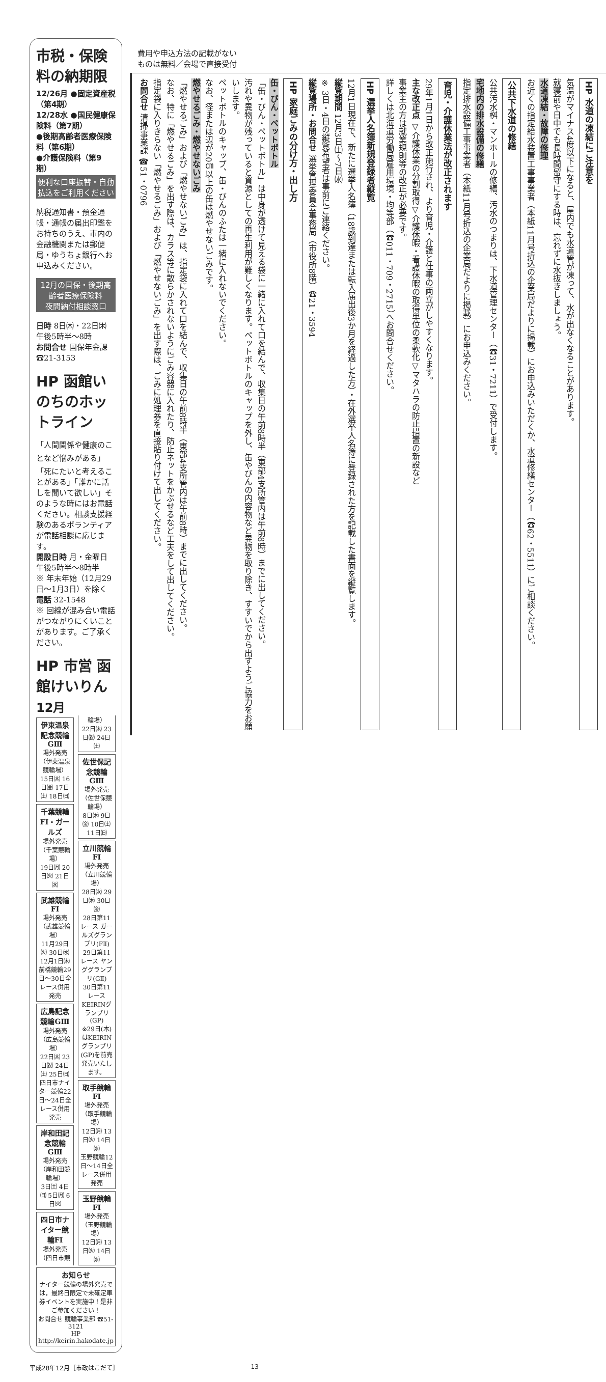市税・保険料の納期限
12/26月 ●固定資産税（第4期）
12/28水 ●国民健康保険料（第7期）
●後期高齢者医療保険料（第6期）
●介護保険料（第9期）
便利な口座振替・自動払込をご利用ください
納税通知書・預金通帳・通帳の届出印鑑をお持ちのうえ、市内の金融機関または郵便局・ゆうちょ銀行へお申込みください。
12月の国保・後期高齢者医療保険料
夜間納付相談窓口
日時 8日㈭・22日㈭ 午後5時半～8時
お問合せ 国保年金課 ☎21-3153
HP 函館いのちのホットライン
「人間関係や健康のことなど悩みがある」「死にたいと考えることがある」「誰かに話しを聞いて欲しい」そのような時にはお電話ください。相談支援経験のあるボランティアが電話相談に応じます。
開設日時 月・金曜日 午後5時半～8時半
※ 年末年始（12月29日～1月3日）を除く
電話 32-1548
※ 回線が混み合い電話がつながりにくいことがあります。ご了承ください。
HP 市営 函館けいりん
12月
伊東温泉記念競輪GⅢ
場外発売（伊東温泉競輪場）
15日㈭ 16日㈮ 17日㈯ 18日㈰
千葉競輪FⅠ・ガールズ
場外発売（千葉競輪場）
19日㈪ 20日㈫ 21日㈬
武雄競輪FⅠ
場外発売（武雄競輪場）
11月29日㈫ 30日㈬ 12月1日㈭
前橋競輪29日～30日全レース併用発売
広島記念競輪GⅢ
場外発売（広島競輪場）
22日㈭ 23日㈷ 24日㈯ 25日㈰
四日市ナイター競輪22日～24日全レース併用発売
岸和田記念競輪GⅢ
場外発売（岸和田競輪場）
3日㈯ 4日㈰ 5日㈪ 6日㈫
四日市ナイター競輪FⅠ
場外発売（四日市競輪場）
22日㈭ 23日㈷ 24日㈯
佐世保記念競輪GⅢ
場外発売（佐世保競輪場）
8日㈭ 9日㈮ 10日㈯ 11日㈰
立川競輪FⅠ
場外発売（立川競輪場）
28日㈬ 29日㈭ 30日㈮
28日第11レース ガールズグランプリ(FⅡ)
29日第11レース ヤンググランプリ(GⅡ)
30日第11レース KEIRINグランプリ(GP)
※29日(木)はKEIRINグランプリ(GP)を前売発売いたします。
取手競輪FⅠ
場外発売（取手競輪場）
12日㈪ 13日㈫ 14日㈬
玉野競輪12日～14日全レース併用発売
玉野競輪FⅠ
場外発売（玉野競輪場）
12日㈪ 13日㈫ 14日㈬
お知らせ
ナイター競輪の場外発売では，最終日限定で未確定車券イベントを実施中！是非ご参加ください！
お問合せ 競輪事業部 ☎51-3121
HP http://keirin.hakodate.jp
費用や申込方法の記載がない
ものは無料／会場で直接受付
HP 水道の凍結にご注意を
気温がマイナス4度以下になると、屋内でも水道管が凍って、水が出なくなることがあります。
就寝前や日中でも長時間留守にする時は、忘れずに水抜きしましょう。
水道凍結・故障の修理
お近くの指定給水装置工事事業者（本紙11月号折込の企業局だよりに掲載）にお申込みいただくか、水道修繕センター（☎62・5511）にご相談ください。
公共下水道の修繕
公共汚水桝・マンホールの修繕、汚水のつまりは、下水道管理センター（☎31・7211）で受付します。
宅地内の排水設備の修繕
指定排水設備工事事業者（本紙11月号折込の企業局だよりに掲載）にお申込みください。
育児・介護休業法が改正されます
29年1月1日から改正施行され、より育児・介護と仕事の両立がしやすくなります。
主な改正点 ▽介護休業の分割取得▽介護休暇・看護休暇の取得単位の柔軟化▽マタハラの防止措置の新設など
事業主の方は就業規則等の改正が必要です。
詳しくは北海道労働局雇用環境・均等部（☎011・709・2715）へお問合せください。
HP 選挙人名簿新規登録者縦覧
12月1日現在で、新たに選挙人名簿（18歳到達または転入届出後3か月を経過した方）・在外選挙人名簿に登録された方を記載した書面を縦覧します。
縦覧期間 12月3日㈯～7日㈬
※ 3日・4日の縦覧希望者は事前にご連絡ください。
縦覧場所・お問合せ 選挙管理委員会事務局（市役所8階）☎21・3594
HP 家庭ごみの分け方・出し方
缶・びん・ペットボトル
「缶・びん・ペットボトル」は中身が透けて見える袋に一緒に入れて口を結んで、収集日の午前8時半（東部4支所管内は午前8時）までに出してください。
汚れや異物が残っていると資源としての再生利用が難しくなります。ペットボトルのキャップを外し、缶やびんの内容物など異物を取り除き、すすいでから出すようご協力をお願いします。
ペットボトルのキャップ、缶・びんのふたは一緒に入れないでください。
なお、径または辺が20㎝以上の缶は燃やせないごみです。
燃やせるごみ・燃やせないごみ
「燃やせるごみ」および「燃やせないごみ」は、指定袋に入れて口を結んで、収集日の午前8時半（東部4支所管内は午前8時）までに出してください。
なお、特に「燃やせるごみ」を出す際は、カラス等に散らかされないようにごみ容器に入れたり、防止ネットをかぶせるなど工夫をして出してください。
指定袋に入りきらない「燃やせるごみ」および「燃やせないごみ」を出す際は、ごみに処理券を直接貼り付けて出してください。
お問合せ 清掃事業課 ☎51・0796
平成28年12月［市政はこだて］ 13